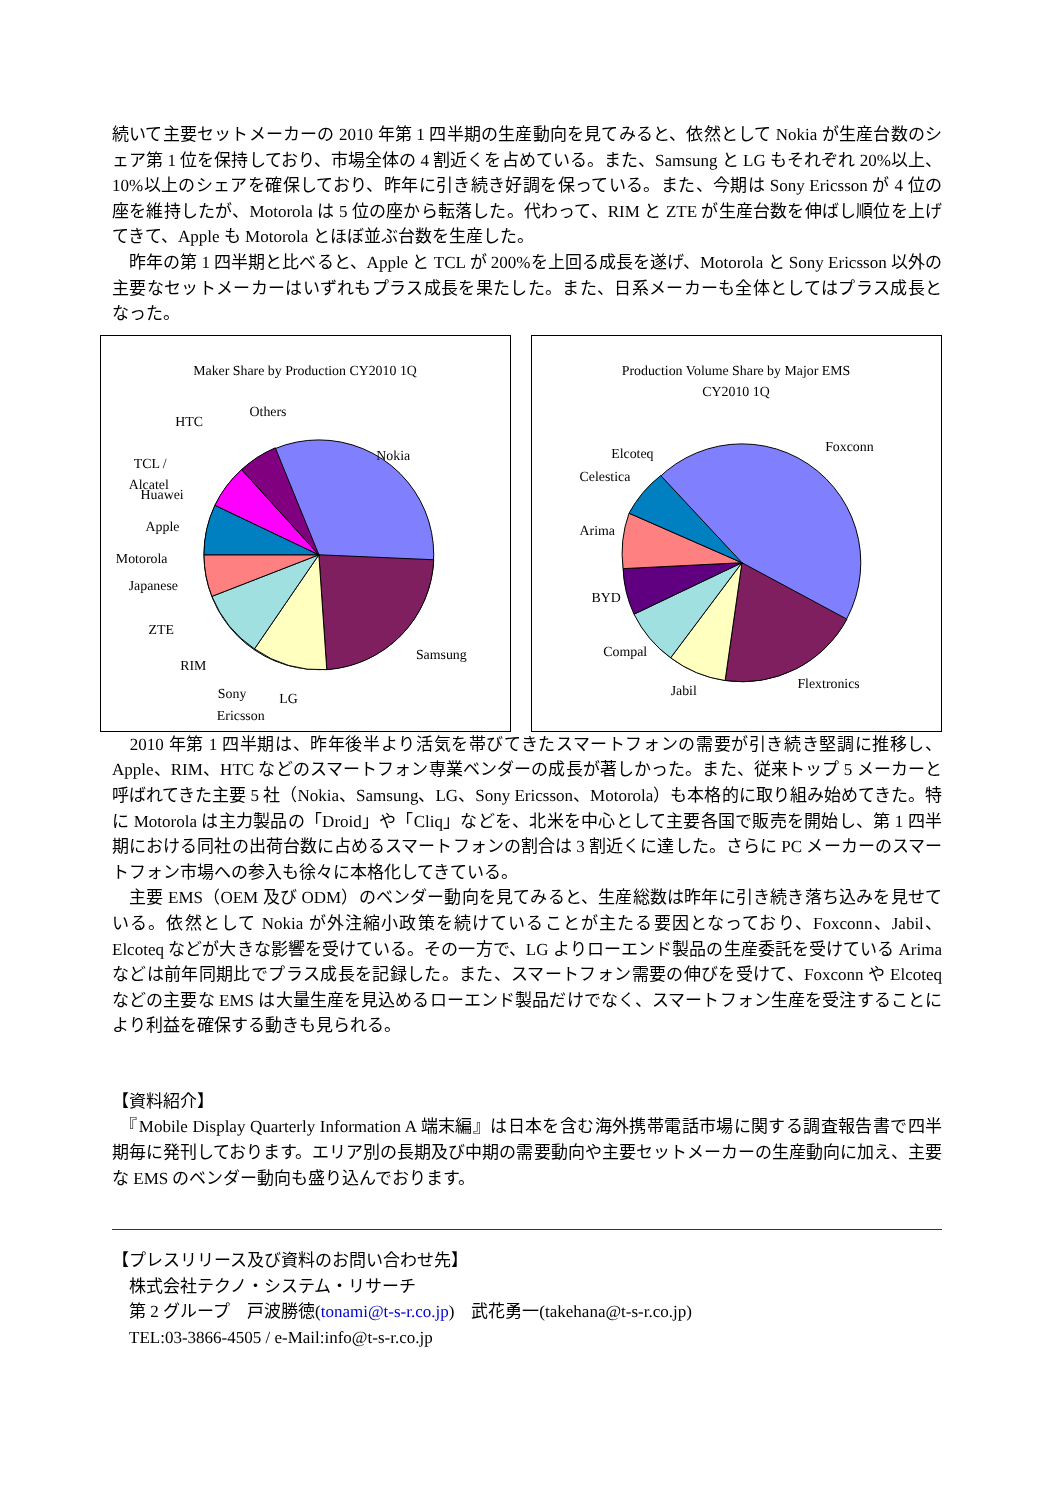続いて主要セットメーカーの 2010 年第 1 四半期の生産動向を見てみると、依然として Nokia が生産台数のシェア第 1 位を保持しており、市場全体の 4 割近くを占めている。また、Samsung と LG もそれぞれ 20%以上、10%以上のシェアを確保しており、昨年に引き続き好調を保っている。また、今期は Sony Ericsson が 4 位の座を維持したが、Motorola は 5 位の座から転落した。代わって、RIM と ZTE が生産台数を伸ばし順位を上げてきて、Apple も Motorola とほぼ並ぶ台数を生産した。
　昨年の第 1 四半期と比べると、Apple と TCL が 200%を上回る成長を遂げ、Motorola と Sony Ericsson 以外の主要なセットメーカーはいずれもプラス成長を果たした。また、日系メーカーも全体としてはプラス成長となった。
Maker Share by Production CY2010 1Q
Nokia
Samsung
LG
Sony
Ericsson
RIM
ZTE
Japanese
Motorola
Apple
Huawei
TCL /
Alcatel
HTC
Others
Production Volume Share by Major EMS
CY2010 1Q
Foxconn
Flextronics
Jabil
Compal
BYD
Arima
Celestica
Elcoteq
　2010 年第 1 四半期は、昨年後半より活気を帯びてきたスマートフォンの需要が引き続き堅調に推移し、Apple、RIM、HTC などのスマートフォン専業ベンダーの成長が著しかった。また、従来トップ 5 メーカーと呼ばれてきた主要 5 社（Nokia、Samsung、LG、Sony Ericsson、Motorola）も本格的に取り組み始めてきた。特に Motorola は主力製品の「Droid」や「Cliq」などを、北米を中心として主要各国で販売を開始し、第 1 四半期における同社の出荷台数に占めるスマートフォンの割合は 3 割近くに達した。さらに PC メーカーのスマートフォン市場への参入も徐々に本格化してきている。
　主要 EMS（OEM 及び ODM）のベンダー動向を見てみると、生産総数は昨年に引き続き落ち込みを見せている。依然として Nokia が外注縮小政策を続けていることが主たる要因となっており、Foxconn、Jabil、Elcoteq などが大きな影響を受けている。その一方で、LG よりローエンド製品の生産委託を受けている Arima などは前年同期比でプラス成長を記録した。また、スマートフォン需要の伸びを受けて、Foxconn や Elcoteq などの主要な EMS は大量生産を見込めるローエンド製品だけでなく、スマートフォン生産を受注することにより利益を確保する動きも見られる。
【資料紹介】
　『Mobile Display Quarterly Information A 端末編』は日本を含む海外携帯電話市場に関する調査報告書で四半期毎に発刊しております。エリア別の長期及び中期の需要動向や主要セットメーカーの生産動向に加え、主要な EMS のベンダー動向も盛り込んでおります。
【プレスリリース及び資料のお問い合わせ先】
　株式会社テクノ・システム・リサーチ
　第 2 グループ　戸波勝徳(tonami@t-s-r.co.jp)　武花勇一(takehana@t-s-r.co.jp)
　TEL:03-3866-4505 / e-Mail:info@t-s-r.co.jp